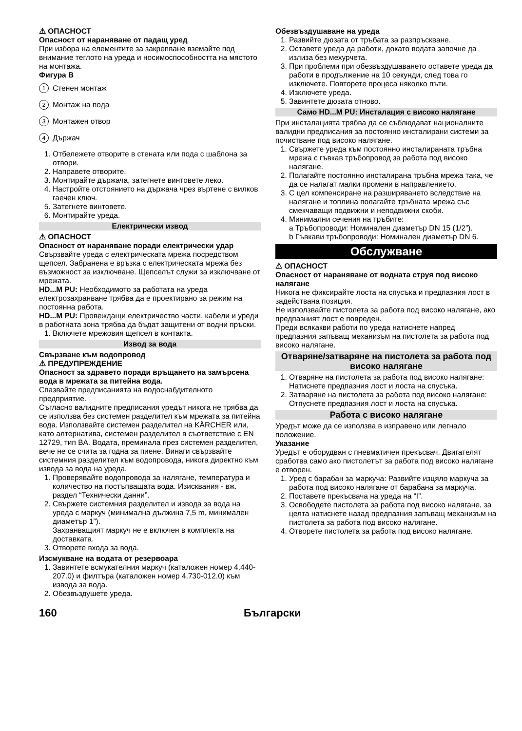⚠ ОПАСНОСТ
Опасност от нараняване от падащ уред
При избора на елементите за закрепване вземайте под внимание теглото на уреда и носимоспособността на мястото на монтажа.
Фигура B
1 Стенен монтаж
2 Монтаж на пода
3 Монтажен отвор
4 Държач
1. Отбележете отворите в стената или пода с шаблона за отвори.
2. Направете отворите.
3. Монтирайте държача, затегнете винтовете леко.
4. Настройте отстоянието на държача чрез въртене с вилков гаечен ключ.
5. Затегнете винтовете.
6. Монтирайте уреда.
Електрически извод
⚠ ОПАСНОСТ
Опасност от нараняване поради електрически удар
Свързвайте уреда с електрическата мрежа посредством щепсел. Забранена е връзка с електрическата мрежа без възможност за изключване. Щепселът служи за изключване от мрежата.
HD...M PU: Необходимото за работата на уреда електрозахранване трябва да е проектирано за режим на постоянна работа.
HD...M PU: Провеждащи електричество части, кабели и уреди в работната зона трябва да бъдат защитени от водни пръски.
1. Включете мрежовия щепсел в контакта.
Извод за вода
Свързване към водопровод
⚠ ПРЕДУПРЕЖДЕНИЕ
Опасност за здравето поради връщането на замърсена вода в мрежата за питейна вода.
Спазвайте предписанията на водоснабдителното предприятие.
Съгласно валидните предписания уредът никога не трябва да се използва без системен разделител към мрежата за питейна вода. Използвайте системен разделител на KÄRCHER или, като алтернатива, системен разделител в съответствие с EN 12729, тип BA. Водата, преминала през системен разделител, вече не се счита за годна за пиене. Винаги свързвайте системния разделител към водопровода, никога директно към извода за вода на уреда.
1. Проверявайте водопровода за налягане, температура и количество на постъпващата вода. Изисквания - вж. раздел “Технически данни”.
2. Свържете системния разделител и извода за вода на уреда с маркуч (минимална дължина 7,5 m, минимален диаметър 1”).
Захранващият маркуч не е включен в комплекта на доставката.
3. Отворете входа за вода.
Изсмукване на водата от резервоара
1. Завинтете всмукателния маркуч (каталожен номер 4.440-207.0) и филтъра (каталожен номер 4.730-012.0) към извода за вода.
2. Обезвъздушете уреда.
Обезвъздушаване на уреда
1. Развийте дюзата от тръбата за разпръскване.
2. Оставете уреда да работи, докато водата започне да излиза без мехурчета.
3. При проблеми при обезвъздушаването оставете уреда да работи в продължение на 10 секунди, след това го изключете. Повторете процеса няколко пъти.
4. Изключете уреда.
5. Завинтете дюзата отново.
Само HD...M PU: Инсталация с високо налягане
При инсталацията трябва да се съблюдават националните валидни предписания за постоянно инсталирани системи за почистване под високо налягане.
1. Свържете уреда към постоянно инсталираната тръбна мрежа с гъвкав тръбопровод за работа под високо налягане.
2. Полагайте постоянно инсталирана тръбна мрежа така, че да се налагат малки промени в направлението.
3. С цел компенсиране на разширяването вследствие на налягане и топлина полагайте тръбната мрежа със смекчаващи подвижни и неподвижни скоби.
4. Минимални сечения на тръбите:
a Тръбопроводи: Номинален диаметър DN 15 (1/2”).
b Гъвкави тръбопроводи: Номинален диаметър DN 6.
Обслужване
⚠ ОПАСНОСТ
Опасност от нараняване от водната струя под високо налягане
Никога не фиксирайте лоста на спусъка и предпазния лост в задействана позиция.
Не използвайте пистолета за работа под високо налягане, ако предпазният лост е повреден.
Преди всякакви работи по уреда натиснете напред предпазния запъващ механизъм на пистолета за работа под високо налягане.
Отваряне/затваряне на пистолета за работа под високо налягане
1. Отваряне на пистолета за работа под високо налягане: Натиснете предпазния лост и лоста на спусъка.
2. Затваряне на пистолета за работа под високо налягане: Отпуснете предпазния лост и лоста на спусъка.
Работа с високо налягане
Уредът може да се използва в изправено или легнало положение.
Указание
Уредът е оборудван с пневматичен прекъсвач. Двигателят сработва само ако пистолетът за работа под високо налягане е отворен.
1. Уред с барабан за маркуча: Развийте изцяло маркуча за работа под високо налягане от барабана за маркуча.
2. Поставете прекъсвача на уреда на “I”.
3. Освободете пистолета за работа под високо налягане, за целта натиснете назад предпазния запъващ механизъм на пистолета за работа под високо налягане.
4. Отворете пистолета за работа под високо налягане.
160 Български